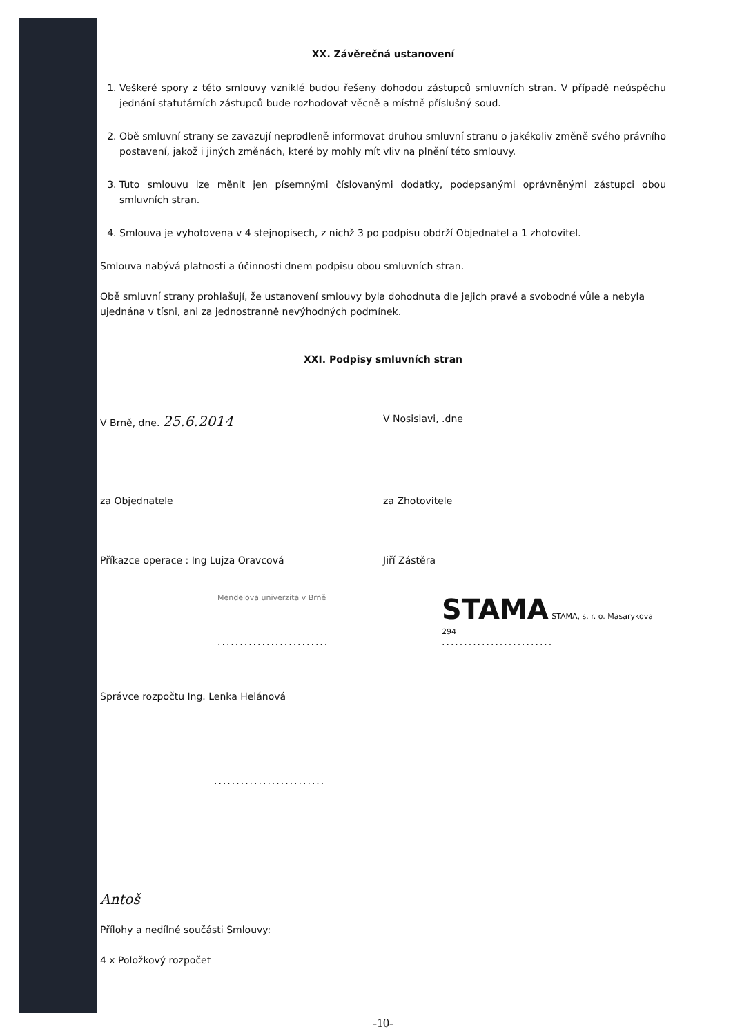XX. Závěrečná ustanovení
1. Veškeré spory z této smlouvy vzniklé budou řešeny dohodou zástupců smluvních stran. V případě neúspěchu jednání statutárních zástupců bude rozhodovat věcně a místně příslušný soud.
2. Obě smluvní strany se zavazují neprodleně informovat druhou smluvní stranu o jakékoliv změně svého právního postavení, jakož i jiných změnách, které by mohly mít vliv na plnění této smlouvy.
3. Tuto smlouvu lze měnit jen písemnými číslovanými dodatky, podepsanými oprávněnými zástupci obou smluvních stran.
4. Smlouva je vyhotovena v 4 stejnopisech, z nichž 3 po podpisu obdrží Objednatel a 1 zhotovitel.
Smlouva nabývá platnosti a účinnosti dnem podpisu obou smluvních stran.
Obě smluvní strany prohlašují, že ustanovení smlouvy byla dohodnuta dle jejich pravé a svobodné vůle a nebyla ujednána v tísni, ani za jednostranně nevýhodných podmínek.
XXI. Podpisy smluvních stran
V Brně, dne. 25.6.2014
V Nosislavi, .dne
za Objednatele za Zhotovitele
Příkazce operace : Ing Lujza Oravcová Jiří Zástěra
Mendelova univerzita v Brně
STAMA STAMA, s. r. o. Masarykova 294
......................... .........................
Správce rozpočtu Ing. Lenka Helánová
.........................
Antoš
Přílohy a nedílné součásti Smlouvy:
4 x Položkový rozpočet
-10-